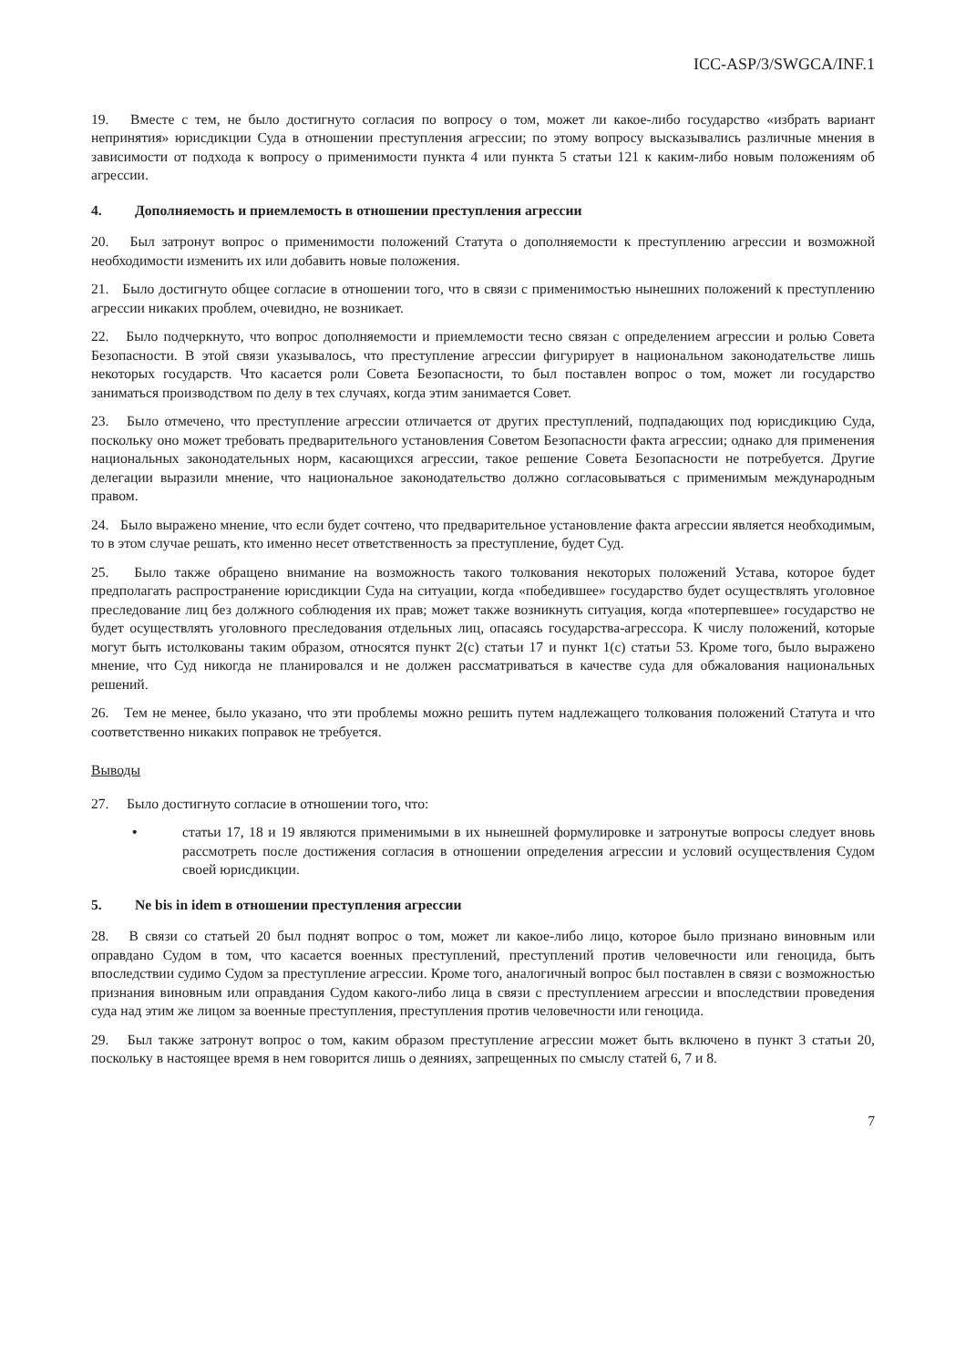ICC-ASP/3/SWGCA/INF.1
19. Вместе с тем, не было достигнуто согласия по вопросу о том, может ли какое-либо государство «избрать вариант непринятия» юрисдикции Суда в отношении преступления агрессии; по этому вопросу высказывались различные мнения в зависимости от подхода к вопросу о применимости пункта 4 или пункта 5 статьи 121 к каким-либо новым положениям об агрессии.
4. Дополняемость и приемлемость в отношении преступления агрессии
20. Был затронут вопрос о применимости положений Статута о дополняемости к преступлению агрессии и возможной необходимости изменить их или добавить новые положения.
21. Было достигнуто общее согласие в отношении того, что в связи с применимостью нынешних положений к преступлению агрессии никаких проблем, очевидно, не возникает.
22. Было подчеркнуто, что вопрос дополняемости и приемлемости тесно связан с определением агрессии и ролью Совета Безопасности. В этой связи указывалось, что преступление агрессии фигурирует в национальном законодательстве лишь некоторых государств. Что касается роли Совета Безопасности, то был поставлен вопрос о том, может ли государство заниматься производством по делу в тех случаях, когда этим занимается Совет.
23. Было отмечено, что преступление агрессии отличается от других преступлений, подпадающих под юрисдикцию Суда, поскольку оно может требовать предварительного установления Советом Безопасности факта агрессии; однако для применения национальных законодательных норм, касающихся агрессии, такое решение Совета Безопасности не потребуется. Другие делегации выразили мнение, что национальное законодательство должно согласовываться с применимым международным правом.
24. Было выражено мнение, что если будет сочтено, что предварительное установление факта агрессии является необходимым, то в этом случае решать, кто именно несет ответственность за преступление, будет Суд.
25. Было также обращено внимание на возможность такого толкования некоторых положений Устава, которое будет предполагать распространение юрисдикции Суда на ситуации, когда «победившее» государство будет осуществлять уголовное преследование лиц без должного соблюдения их прав; может также возникнуть ситуация, когда «потерпевшее» государство не будет осуществлять уголовного преследования отдельных лиц, опасаясь государства-агрессора. К числу положений, которые могут быть истолкованы таким образом, относятся пункт 2(c) статьи 17 и пункт 1(c) статьи 53. Кроме того, было выражено мнение, что Суд никогда не планировался и не должен рассматриваться в качестве суда для обжалования национальных решений.
26. Тем не менее, было указано, что эти проблемы можно решить путем надлежащего толкования положений Статута и что соответственно никаких поправок не требуется.
Выводы
27. Было достигнуто согласие в отношении того, что:
• статьи 17, 18 и 19 являются применимыми в их нынешней формулировке и затронутые вопросы следует вновь рассмотреть после достижения согласия в отношении определения агрессии и условий осуществления Судом своей юрисдикции.
5. Ne bis in idem в отношении преступления агрессии
28. В связи со статьей 20 был поднят вопрос о том, может ли какое-либо лицо, которое было признано виновным или оправдано Судом в том, что касается военных преступлений, преступлений против человечности или геноцида, быть впоследствии судимо Судом за преступление агрессии. Кроме того, аналогичный вопрос был поставлен в связи с возможностью признания виновным или оправдания Судом какого-либо лица в связи с преступлением агрессии и впоследствии проведения суда над этим же лицом за военные преступления, преступления против человечности или геноцида.
29. Был также затронут вопрос о том, каким образом преступление агрессии может быть включено в пункт 3 статьи 20, поскольку в настоящее время в нем говорится лишь о деяниях, запрещенных по смыслу статей 6, 7 и 8.
7